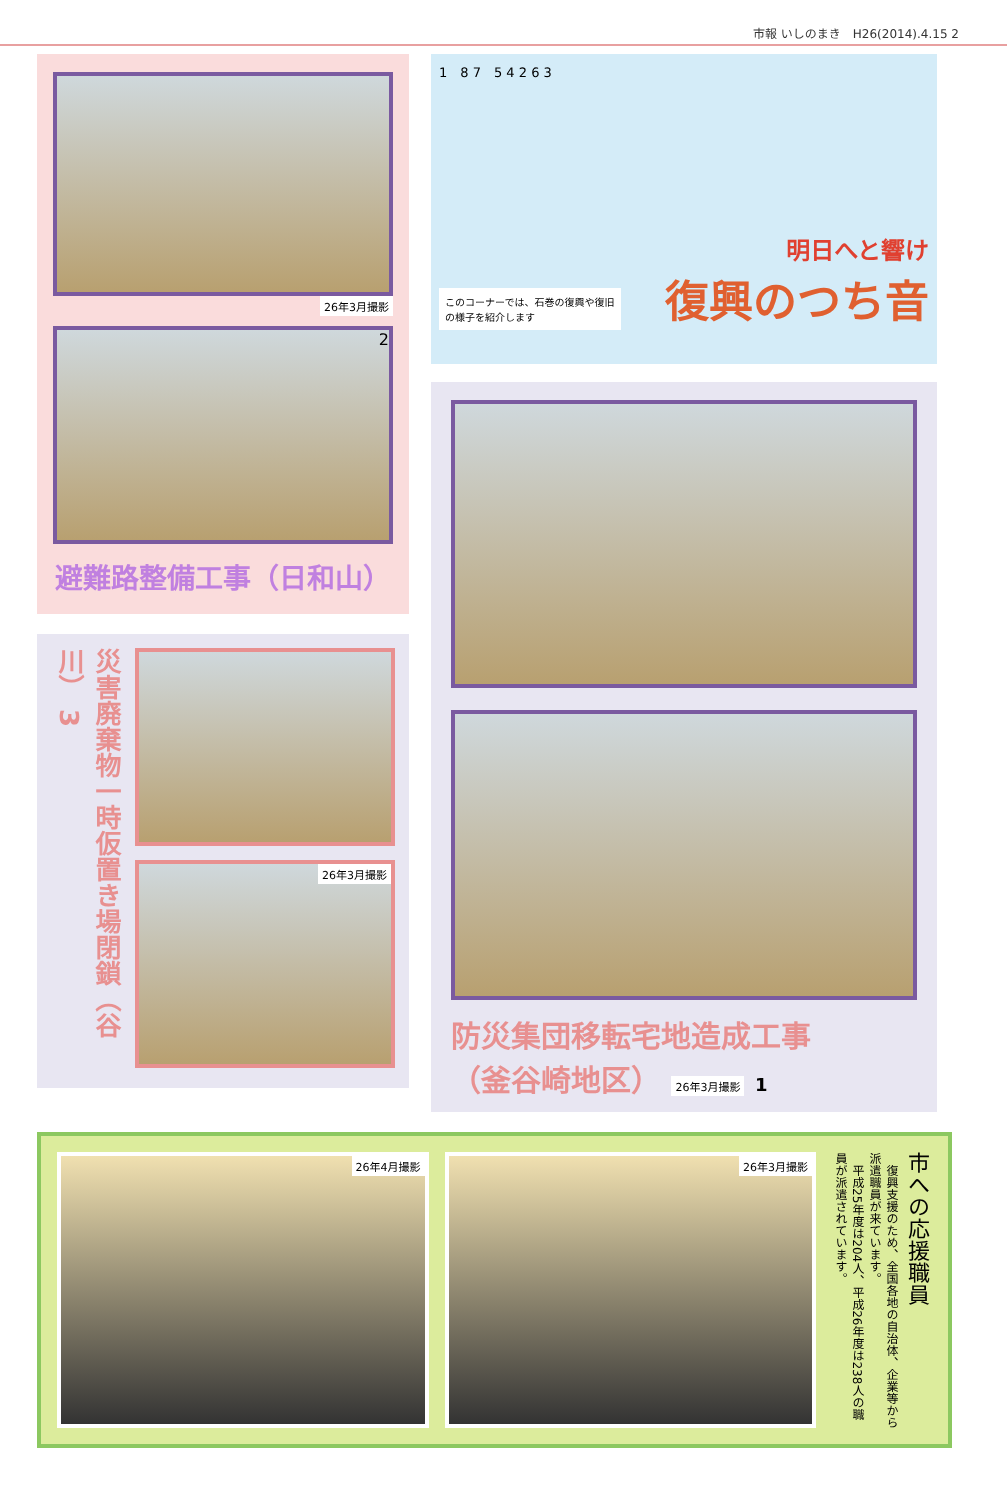市報 いしのまき　H26(2014).4.15 2
26年3月撮影
2
避難路整備工事（日和山）
災害廃棄物一時仮置き場閉鎖（谷川） 3
26年3月撮影
1　8 7　5 4 2 6 3
明日へと響け
このコーナーでは、石巻の復興や復旧の様子を紹介します
復興のつち音
防災集団移転宅地造成工事
（釜谷崎地区） 26年3月撮影 1
26年4月撮影 26年3月撮影
市への応援職員
　復興支援のため、全国各地の自治体、企業等から派遣職員が来ています。
　平成25年度は204人、平成26年度は238人の職員が派遣されています。